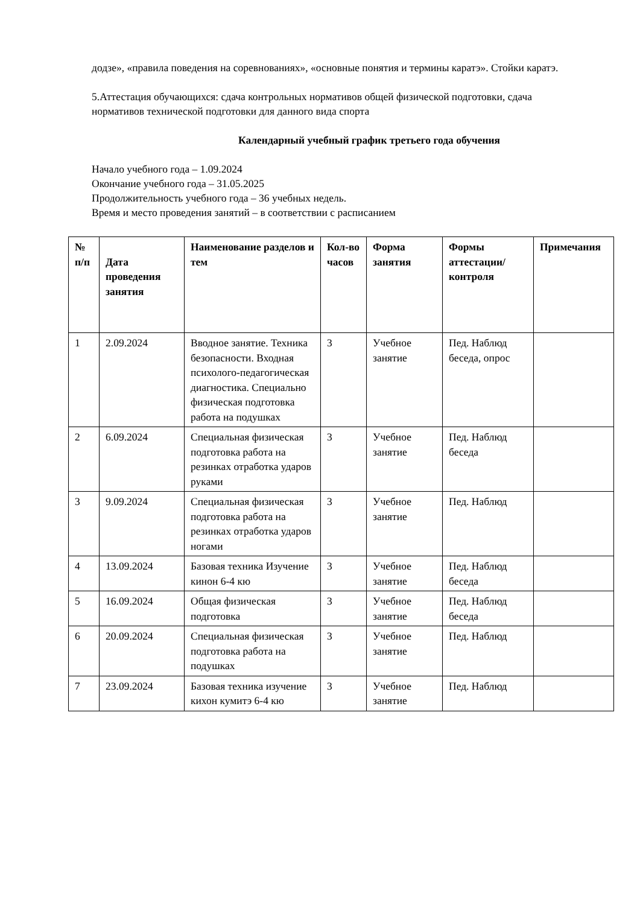додзе», «правила поведения на соревнованиях», «основные понятия и термины каратэ». Стойки каратэ.
5.Аттестация обучающихся: сдача контрольных нормативов общей физической подготовки, сдача нормативов технической подготовки для данного вида спорта
Календарный учебный график третьего года обучения
Начало учебного года – 1.09.2024
Окончание учебного года – 31.05.2025
Продолжительность учебного года – 36 учебных недель.
Время и место проведения занятий – в соответствии с расписанием
| № п/п | Дата проведения занятия | Наименование разделов и тем | Кол-во часов | Форма занятия | Формы аттестации/ контроля | Примечания |
| --- | --- | --- | --- | --- | --- | --- |
| 1 | 2.09.2024 | Вводное занятие. Техника безопасности. Входная психолого-педагогическая диагностика. Специально физическая подготовка работа на подушках | 3 | Учебное занятие | Пед. Наблюд беседа, опрос | |
| 2 | 6.09.2024 | Специальная физическая подготовка работа на резинках отработка ударов руками | 3 | Учебное занятие | Пед. Наблюд беседа | |
| 3 | 9.09.2024 | Специальная физическая подготовка работа на резинках отработка ударов ногами | 3 | Учебное занятие | Пед. Наблюд | |
| 4 | 13.09.2024 | Базовая техника Изучение кинон 6-4 кю | 3 | Учебное занятие | Пед. Наблюд беседа | |
| 5 | 16.09.2024 | Общая физическая подготовка | 3 | Учебное занятие | Пед. Наблюд беседа | |
| 6 | 20.09.2024 | Специальная физическая подготовка работа на подушках | 3 | Учебное занятие | Пед. Наблюд | |
| 7 | 23.09.2024 | Базовая техника изучение кихон кумитэ 6-4 кю | 3 | Учебное занятие | Пед. Наблюд | |